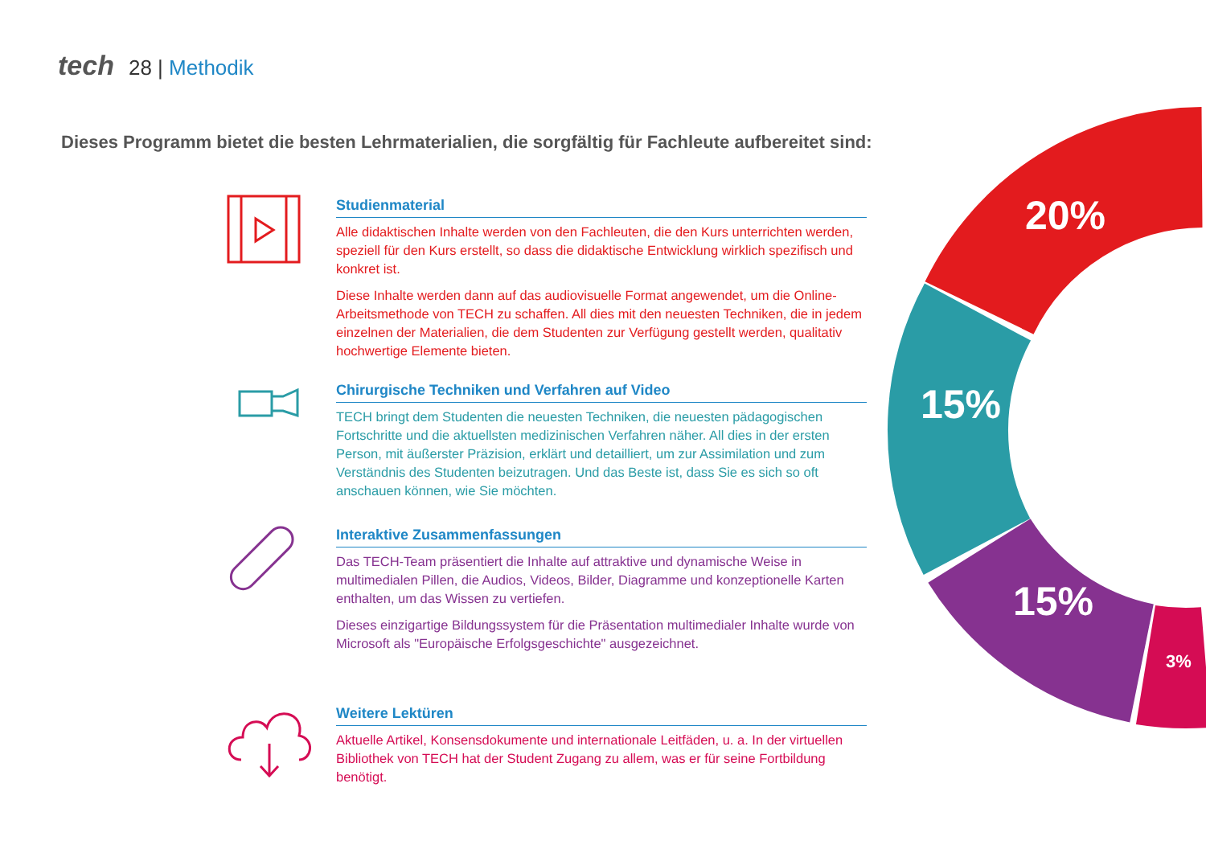tech 28 | Methodik
Dieses Programm bietet die besten Lehrmaterialien, die sorgfältig für Fachleute aufbereitet sind:
Studienmaterial
Alle didaktischen Inhalte werden von den Fachleuten, die den Kurs unterrichten werden, speziell für den Kurs erstellt, so dass die didaktische Entwicklung wirklich spezifisch und konkret ist.
Diese Inhalte werden dann auf das audiovisuelle Format angewendet, um die Online-Arbeitsmethode von TECH zu schaffen. All dies mit den neuesten Techniken, die in jedem einzelnen der Materialien, die dem Studenten zur Verfügung gestellt werden, qualitativ hochwertige Elemente bieten.
Chirurgische Techniken und Verfahren auf Video
TECH bringt dem Studenten die neuesten Techniken, die neuesten pädagogischen Fortschritte und die aktuellsten medizinischen Verfahren näher. All dies in der ersten Person, mit äußerster Präzision, erklärt und detailliert, um zur Assimilation und zum Verständnis des Studenten beizutragen. Und das Beste ist, dass Sie es sich so oft anschauen können, wie Sie möchten.
Interaktive Zusammenfassungen
Das TECH-Team präsentiert die Inhalte auf attraktive und dynamische Weise in multimedialen Pillen, die Audios, Videos, Bilder, Diagramme und konzeptionelle Karten enthalten, um das Wissen zu vertiefen.
Dieses einzigartige Bildungssystem für die Präsentation multimedialer Inhalte wurde von Microsoft als "Europäische Erfolgsgeschichte" ausgezeichnet.
Weitere Lektüren
Aktuelle Artikel, Konsensdokumente und internationale Leitfäden, u. a. In der virtuellen Bibliothek von TECH hat der Student Zugang zu allem, was er für seine Fortbildung benötigt.
20%
15%
15%
3%